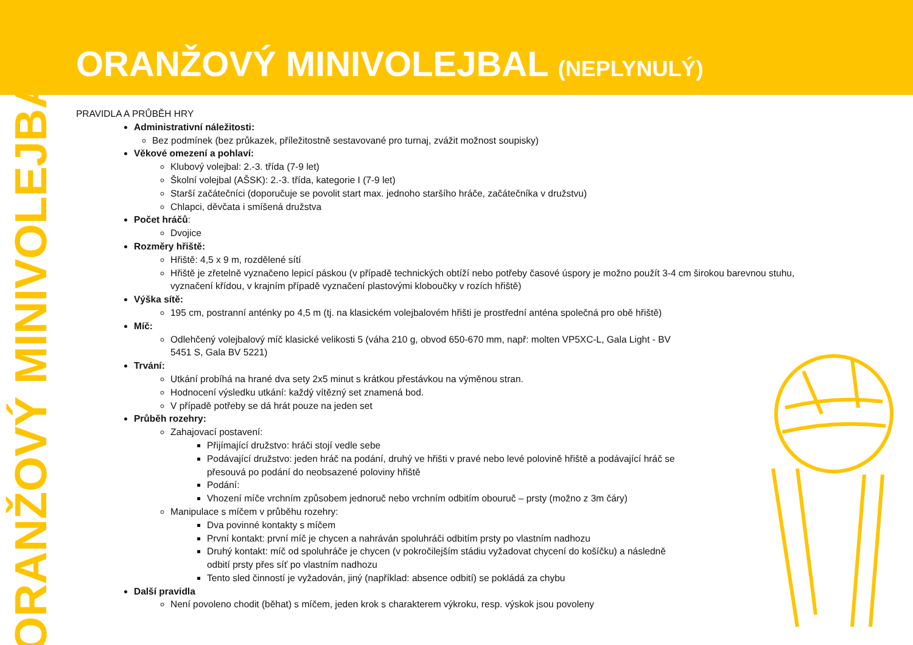ORANŽOVÝ MINIVOLEJBAL (NEPLYNULÝ)
ORANŽOVÝ MINIVOLEJBAL
PRAVIDLA A PRŮBĚH HRY
Administrativní náležitosti:
Bez podmínek (bez průkazek, příležitostně sestavované pro turnaj, zvážit možnost soupisky)
Věkové omezení a pohlaví:
Klubový volejbal: 2.-3. třída (7-9 let)
Školní volejbal (AŠSK): 2.-3. třída, kategorie I (7-9 let)
Starší začátečníci (doporučuje se povolit start max. jednoho staršího hráče, začátečníka v družstvu)
Chlapci, děvčata i smíšená družstva
Počet hráčů:
Dvojice
Rozměry hřiště:
Hřiště: 4,5 x 9 m, rozdělené sítí
Hřiště je zřetelně vyznačeno lepicí páskou (v případě technických obtíží nebo potřeby časové úspory je možno použít 3-4 cm širokou barevnou stuhu, vyznačení křídou, v krajním případě vyznačení plastovými kloboučky v rozích hřiště)
Výška sítě:
195 cm, postranní anténky po 4,5 m (tj. na klasickém volejbalovém hřišti je prostřední anténa společná pro obě hřiště)
Míč:
Odlehčený volejbalový míč klasické velikosti 5 (váha 210 g, obvod 650-670 mm, např: molten VP5XC-L, Gala Light - BV 5451 S, Gala BV 5221)
Trvání:
Utkání probíhá na hrané dva sety 2x5 minut s krátkou přestávkou na výměnou stran.
Hodnocení výsledku utkání: každý vítězný set znamená bod.
V případě potřeby se dá hrát pouze na jeden set
Průběh rozehry:
Zahajovací postavení:
Přijímající družstvo: hráči stojí vedle sebe
Podávající družstvo: jeden hráč na podání, druhý ve hřišti v pravé nebo levé polovině hřiště a podávající hráč se přesouvá po podání do neobsazené poloviny hřiště
Podání:
Vhození míče vrchním způsobem jednoruč nebo vrchním odbitím obouruč – prsty (možno z 3m čáry)
Manipulace s míčem v průběhu rozehry:
Dva povinné kontakty s míčem
První kontakt: první míč je chycen a nahráván spoluhráči odbitím prsty po vlastním nadhozu
Druhý kontakt: míč od spoluhráče je chycen (v pokročilejším stádiu vyžadovat chycení do košíčku) a následně odbití prsty přes síť po vlastním nadhozu
Tento sled činností je vyžadován, jiný (například: absence odbití) se pokládá za chybu
Další pravidla
Není povoleno chodit (běhat) s míčem, jeden krok s charakterem výkroku, resp. výskok jsou povoleny